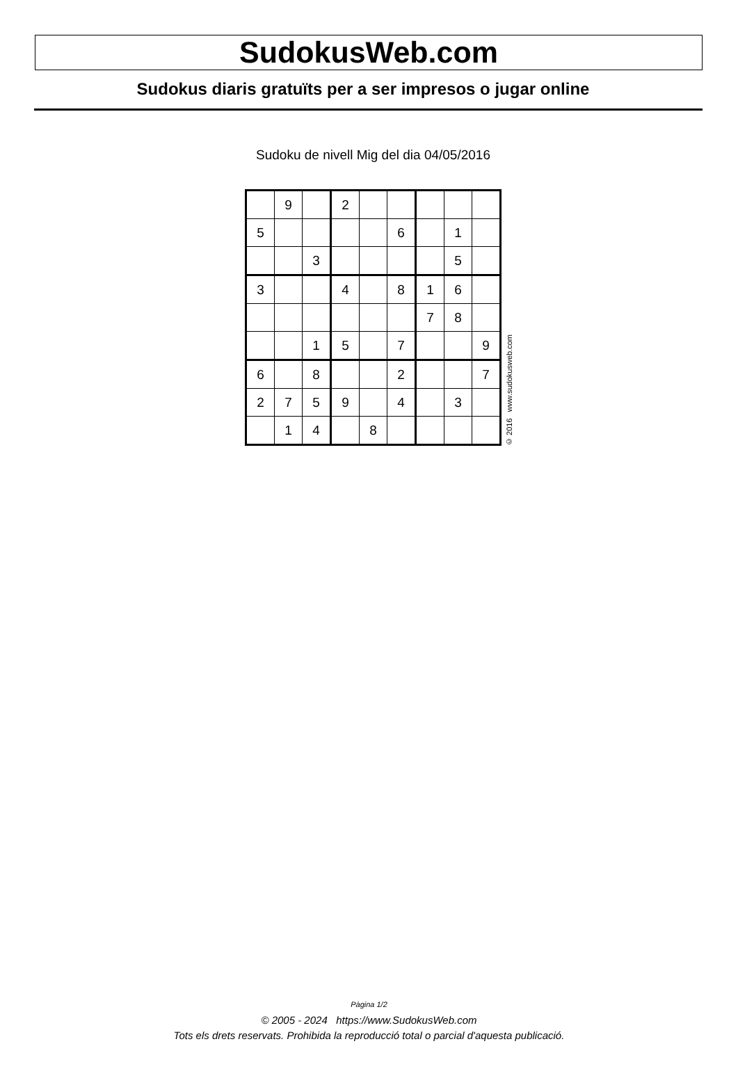SudokusWeb.com
Sudokus diaris gratuïts per a ser impresos o jugar online
Sudoku de nivell Mig del dia 04/05/2016
| | 9 | | 2 | | | | | |
| 5 | | | | | 6 | | 1 | |
| | | 3 | | | | | 5 | |
| 3 | | | 4 | | 8 | 1 | 6 | |
| | | | | | | 7 | 8 | |
| | | 1 | 5 | | 7 | | | 9 |
| 6 | | 8 | | | 2 | | | 7 |
| 2 | 7 | 5 | 9 | | 4 | | 3 | |
| | 1 | 4 | | 8 | | | | |
© 2016 www.sudokusweb.com
Pàgina 1/2
© 2005 - 2024 https://www.SudokusWeb.com
Tots els drets reservats. Prohibida la reproducció total o parcial d'aquesta publicació.